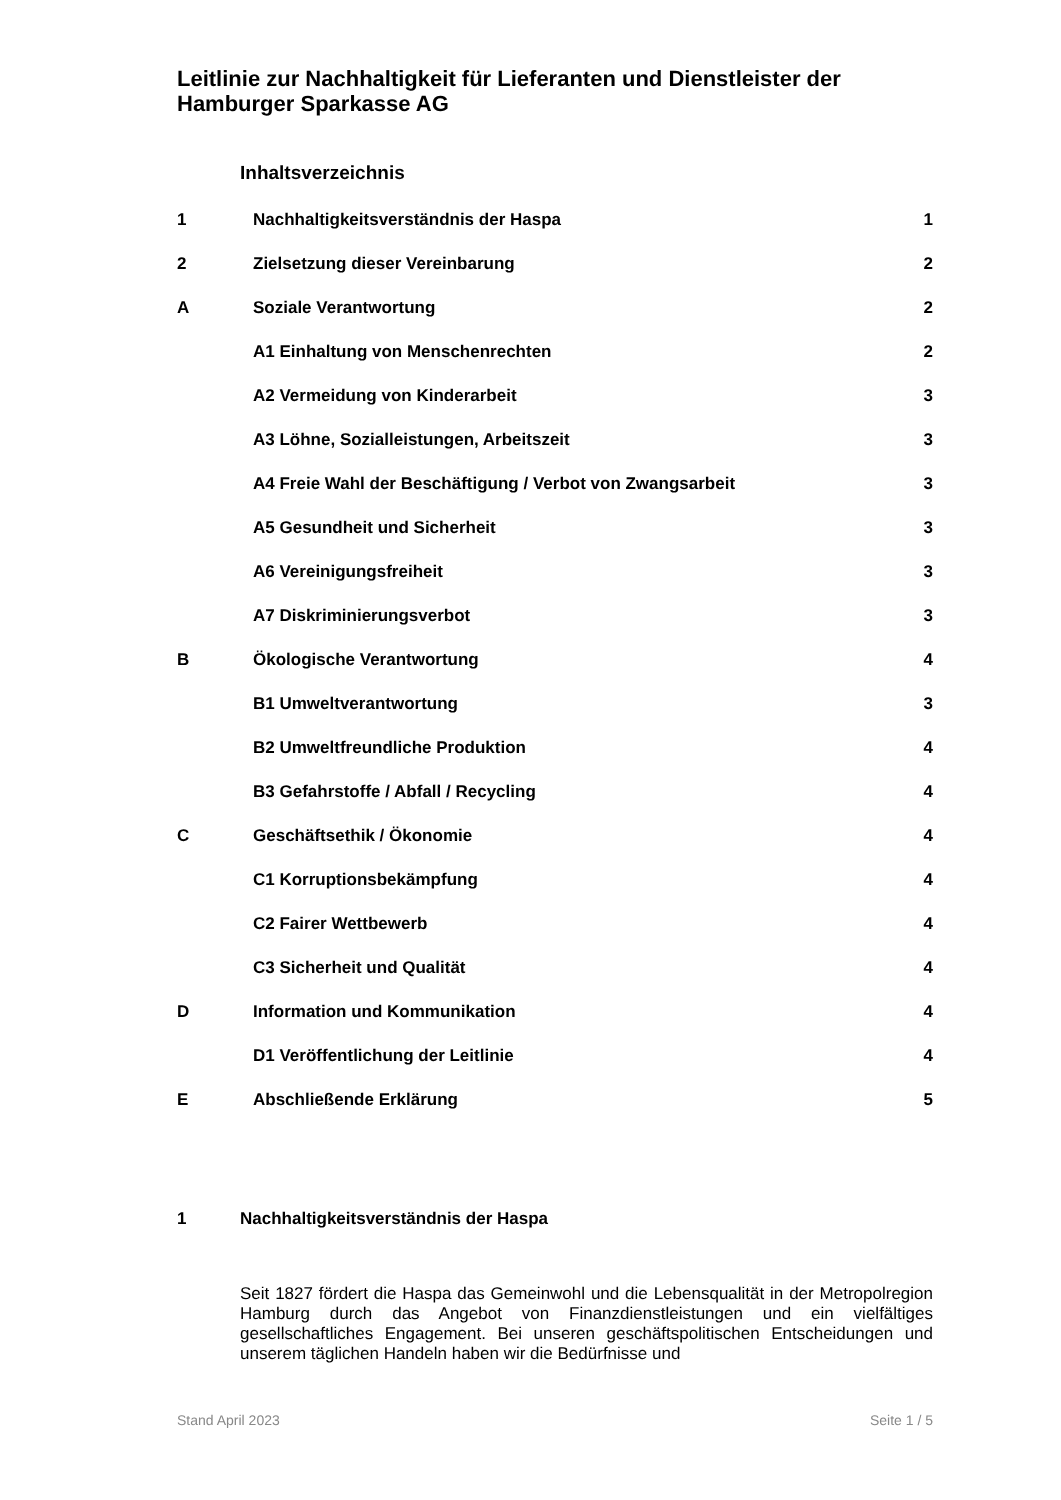Leitlinie zur Nachhaltigkeit für Lieferanten und Dienstleister der Hamburger Sparkasse AG
Inhaltsverzeichnis
| 1 | Nachhaltigkeitsverständnis der Haspa | 1 |
| 2 | Zielsetzung dieser Vereinbarung | 2 |
| A | Soziale Verantwortung | 2 |
| | A1 Einhaltung von Menschenrechten | 2 |
| | A2 Vermeidung von Kinderarbeit | 3 |
| | A3 Löhne, Sozialleistungen, Arbeitszeit | 3 |
| | A4 Freie Wahl der Beschäftigung / Verbot von Zwangsarbeit | 3 |
| | A5 Gesundheit und Sicherheit | 3 |
| | A6 Vereinigungsfreiheit | 3 |
| | A7 Diskriminierungsverbot | 3 |
| B | Ökologische Verantwortung | 4 |
| | B1 Umweltverantwortung | 3 |
| | B2 Umweltfreundliche Produktion | 4 |
| | B3 Gefahrstoffe / Abfall / Recycling | 4 |
| C | Geschäftsethik / Ökonomie | 4 |
| | C1 Korruptionsbekämpfung | 4 |
| | C2 Fairer Wettbewerb | 4 |
| | C3 Sicherheit und Qualität | 4 |
| D | Information und Kommunikation | 4 |
| | D1 Veröffentlichung der Leitlinie | 4 |
| E | Abschließende Erklärung | 5 |
1 Nachhaltigkeitsverständnis der Haspa
Seit 1827 fördert die Haspa das Gemeinwohl und die Lebensqualität in der Metropolregion Hamburg durch das Angebot von Finanzdienstleistungen und ein vielfältiges gesellschaftliches Engagement. Bei unseren geschäftspolitischen Entscheidungen und unserem täglichen Handeln haben wir die Bedürfnisse und
Stand April 2023 Seite 1 / 5